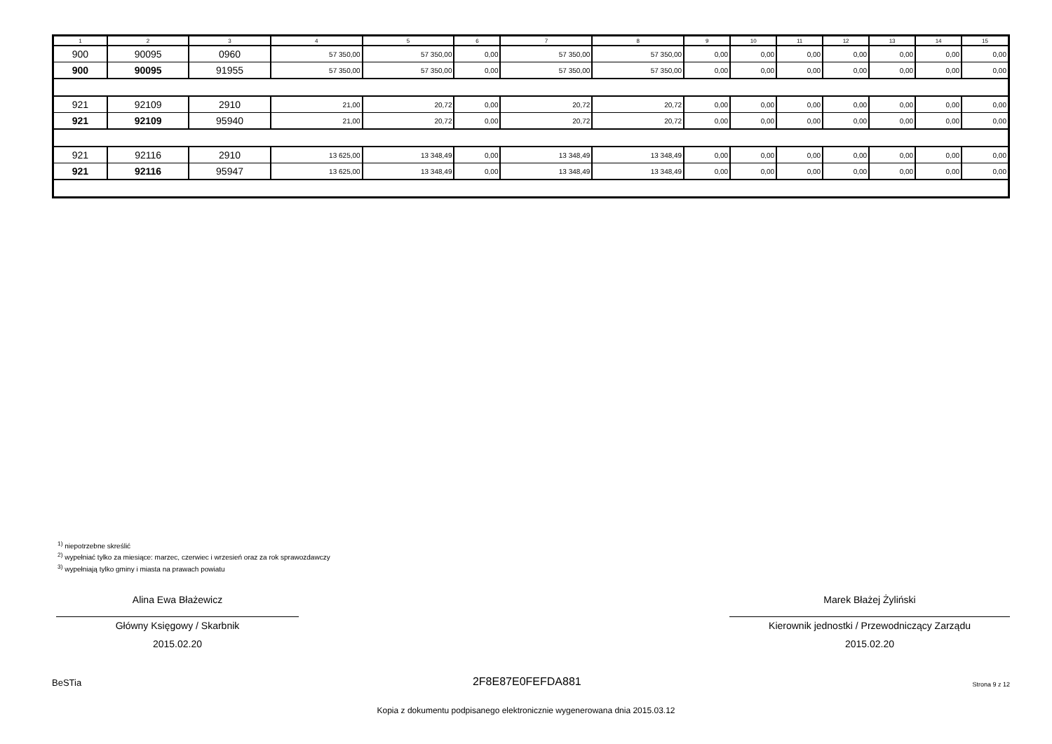| 1 | 2 | 3 | 4 | 5 | 6 | 7 | 8 | 9 | 10 | 11 | 12 | 13 | 14 | 15 |
| --- | --- | --- | --- | --- | --- | --- | --- | --- | --- | --- | --- | --- | --- | --- |
| 900 | 90095 | 0960 | 57 350,00 | 57 350,00 | 0,00 | 57 350,00 | 57 350,00 | 0,00 | 0,00 | 0,00 | 0,00 | 0,00 | 0,00 | 0,00 |
| 900 | 90095 | 91955 | 57 350,00 | 57 350,00 | 0,00 | 57 350,00 | 57 350,00 | 0,00 | 0,00 | 0,00 | 0,00 | 0,00 | 0,00 | 0,00 |
| 921 | 92109 | 2910 | 21,00 | 20,72 | 0,00 | 20,72 | 20,72 | 0,00 | 0,00 | 0,00 | 0,00 | 0,00 | 0,00 | 0,00 |
| 921 | 92109 | 95940 | 21,00 | 20,72 | 0,00 | 20,72 | 20,72 | 0,00 | 0,00 | 0,00 | 0,00 | 0,00 | 0,00 | 0,00 |
| 921 | 92116 | 2910 | 13 625,00 | 13 348,49 | 0,00 | 13 348,49 | 13 348,49 | 0,00 | 0,00 | 0,00 | 0,00 | 0,00 | 0,00 | 0,00 |
| 921 | 92116 | 95947 | 13 625,00 | 13 348,49 | 0,00 | 13 348,49 | 13 348,49 | 0,00 | 0,00 | 0,00 | 0,00 | 0,00 | 0,00 | 0,00 |
<sup>1)</sup> niepotrzebne skreślić
<sup>2)</sup> wypełniać tylko za miesiące: marzec, czerwiec i wrzesień oraz za rok sprawozdawczy
<sup>3)</sup> wypełniają tylko gminy i miasta na prawach powiatu
Alina Ewa Błażewicz
Główny Księgowy / Skarbnik
2015.02.20
Marek Błażej Żyliński
Kierownik jednostki / Przewodniczący Zarządu
2015.02.20
BeSTia 2F8E87E0FEFDA881 Strona 9 z 12
Kopia z dokumentu podpisanego elektronicznie wygenerowana dnia 2015.03.12